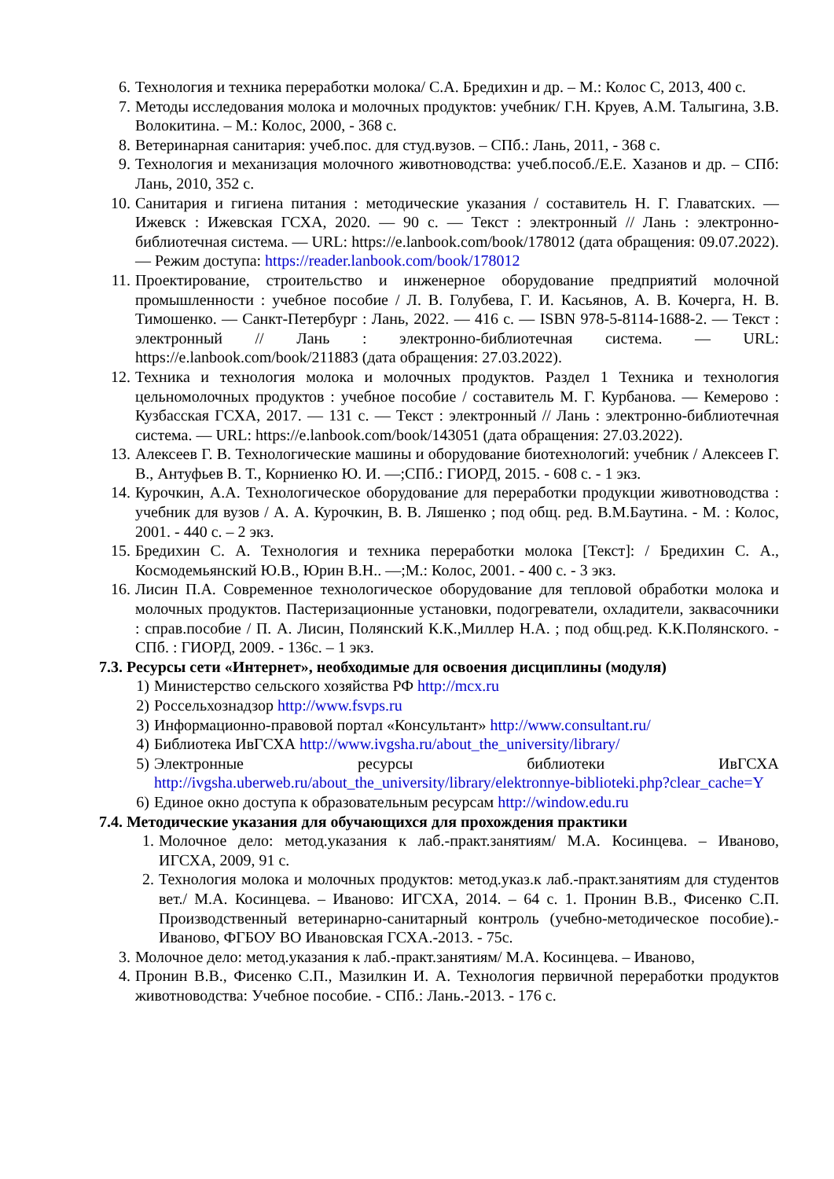6. Технология и техника переработки молока/ С.А. Бредихин и др. – М.: Колос С, 2013, 400 с.
7. Методы исследования молока и молочных продуктов: учебник/ Г.Н. Круев, А.М. Талыгина, З.В. Волокитина. – М.: Колос, 2000, - 368 с.
8. Ветеринарная санитария: учеб.пос. для студ.вузов. – СПб.: Лань, 2011, - 368 с.
9. Технология и механизация молочного животноводства: учеб.пособ./Е.Е. Хазанов и др. – СПб: Лань, 2010, 352 с.
10. Санитария и гигиена питания : методические указания / составитель Н. Г. Главатских. — Ижевск : Ижевская ГСХА, 2020. — 90 с. — Текст : электронный // Лань : электронно-библиотечная система. — URL: https://e.lanbook.com/book/178012 (дата обращения: 09.07.2022). — Режим доступа: https://reader.lanbook.com/book/178012
11. Проектирование, строительство и инженерное оборудование предприятий молочной промышленности : учебное пособие / Л. В. Голубева, Г. И. Касьянов, А. В. Кочерга, Н. В. Тимошенко. — Санкт-Петербург : Лань, 2022. — 416 с. — ISBN 978-5-8114-1688-2. — Текст : электронный // Лань : электронно-библиотечная система. — URL: https://e.lanbook.com/book/211883 (дата обращения: 27.03.2022).
12. Техника и технология молока и молочных продуктов. Раздел 1 Техника и технология цельномолочных продуктов : учебное пособие / составитель М. Г. Курбанова. — Кемерово : Кузбасская ГСХА, 2017. — 131 с. — Текст : электронный // Лань : электронно-библиотечная система. — URL: https://e.lanbook.com/book/143051 (дата обращения: 27.03.2022).
13. Алексеев Г. В. Технологические машины и оборудование биотехнологий: учебник / Алексеев Г. В., Антуфьев В. Т., Корниенко Ю. И. —;СПб.: ГИОРД, 2015. - 608 с. - 1 экз.
14. Курочкин, А.А. Технологическое оборудование для переработки продукции животноводства : учебник для вузов / А. А. Курочкин, В. В. Ляшенко ; под общ. ред. В.М.Баутина. - М. : Колос, 2001. - 440 с. – 2 экз.
15. Бредихин С. А. Технология и техника переработки молока [Текст]: / Бредихин С. А., Космодемьянский Ю.В., Юрин В.Н.. —;М.: Колос, 2001. - 400 с. - 3 экз.
16. Лисин П.А. Современное технологическое оборудование для тепловой обработки молока и молочных продуктов. Пастеризационные установки, подогреватели, охладители, заквасочники : справ.пособие / П. А. Лисин, Полянский К.К.,Миллер Н.А. ; под общ.ред. К.К.Полянского. - СПб. : ГИОРД, 2009. - 136с. – 1 экз.
7.3. Ресурсы сети «Интернет», необходимые для освоения дисциплины (модуля)
1) Министерство сельского хозяйства РФ http://mcx.ru
2) Россельхознадзор http://www.fsvps.ru
3) Информационно-правовой портал «Консультант» http://www.consultant.ru/
4) Библиотека ИвГСХА http://www.ivgsha.ru/about_the_university/library/
5) Электронные ресурсы библиотеки ИвГСХА http://ivgsha.uberweb.ru/about_the_university/library/elektronnye-biblioteki.php?clear_cache=Y
6) Единое окно доступа к образовательным ресурсам http://window.edu.ru
7.4. Методические указания для обучающихся для прохождения практики
1. Молочное дело: метод.указания к лаб.-практ.занятиям/ М.А. Косинцева. – Иваново, ИГСХА, 2009, 91 с.
2. Технология молока и молочных продуктов: метод.указ.к лаб.-практ.занятиям для студентов вет./ М.А. Косинцева. – Иваново: ИГСХА, 2014. – 64 с. 1. Пронин В.В., Фисенко С.П. Производственный ветеринарно-санитарный контроль (учебно-методическое пособие).- Иваново, ФГБОУ ВО Ивановская ГСХА.-2013. - 75с.
3. Молочное дело: метод.указания к лаб.-практ.занятиям/ М.А. Косинцева. – Иваново,
4. Пронин В.В., Фисенко С.П., Мазилкин И. А. Технология первичной переработки продуктов животноводства: Учебное пособие. - СПб.: Лань.-2013. - 176 с.